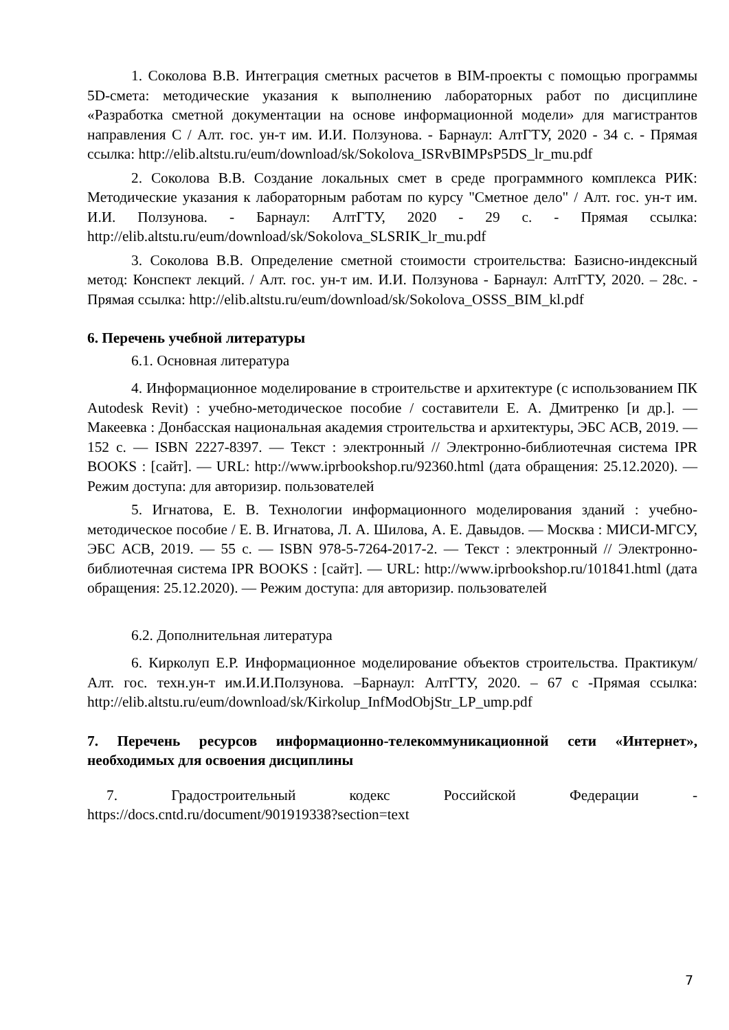1. Соколова В.В. Интеграция сметных расчетов в BIM-проекты с помощью программы 5D-смета: методические указания к выполнению лабораторных работ по дисциплине «Разработка сметной документации на основе информационной модели» для магистрантов направления С / Алт. гос. ун-т им. И.И. Ползунова. - Барнаул: АлтГТУ, 2020 - 34 с. - Прямая ссылка: http://elib.altstu.ru/eum/download/sk/Sokolova_ISRvBIMPsP5DS_lr_mu.pdf
2. Соколова В.В. Создание локальных смет в среде программного комплекса РИК: Методические указания к лабораторным работам по курсу "Сметное дело" / Алт. гос. ун-т им. И.И. Ползунова. - Барнаул: АлтГТУ, 2020 - 29 с. - Прямая ссылка: http://elib.altstu.ru/eum/download/sk/Sokolova_SLSRIK_lr_mu.pdf
3. Соколова В.В. Определение сметной стоимости строительства: Базисно-индексный метод: Конспект лекций. / Алт. гос. ун-т им. И.И. Ползунова - Барнаул: АлтГТУ, 2020. – 28с. - Прямая ссылка: http://elib.altstu.ru/eum/download/sk/Sokolova_OSSS_BIM_kl.pdf
6. Перечень учебной литературы
6.1. Основная литература
4. Информационное моделирование в строительстве и архитектуре (с использованием ПК Autodesk Revit) : учебно-методическое пособие / составители Е. А. Дмитренко [и др.]. — Макеевка : Донбасская национальная академия строительства и архитектуры, ЭБС АСВ, 2019. — 152 c. — ISBN 2227-8397. — Текст : электронный // Электронно-библиотечная система IPR BOOKS : [сайт]. — URL: http://www.iprbookshop.ru/92360.html (дата обращения: 25.12.2020). — Режим доступа: для авторизир. пользователей
5. Игнатова, Е. В. Технологии информационного моделирования зданий : учебно-методическое пособие / Е. В. Игнатова, Л. А. Шилова, А. Е. Давыдов. — Москва : МИСИ-МГСУ, ЭБС АСВ, 2019. — 55 c. — ISBN 978-5-7264-2017-2. — Текст : электронный // Электронно-библиотечная система IPR BOOKS : [сайт]. — URL: http://www.iprbookshop.ru/101841.html (дата обращения: 25.12.2020). — Режим доступа: для авторизир. пользователей
6.2. Дополнительная литература
6. Кирколуп Е.Р. Информационное моделирование объектов строительства. Практикум/ Алт. гос. техн.ун-т им.И.И.Ползунова. –Барнаул: АлтГТУ, 2020. – 67 с -Прямая ссылка: http://elib.altstu.ru/eum/download/sk/Kirkolup_InfModObjStr_LP_ump.pdf
7. Перечень ресурсов информационно-телекоммуникационной сети «Интернет», необходимых для освоения дисциплины
7. Градостроительный кодекс Российской Федерации - https://docs.cntd.ru/document/901919338?section=text
7